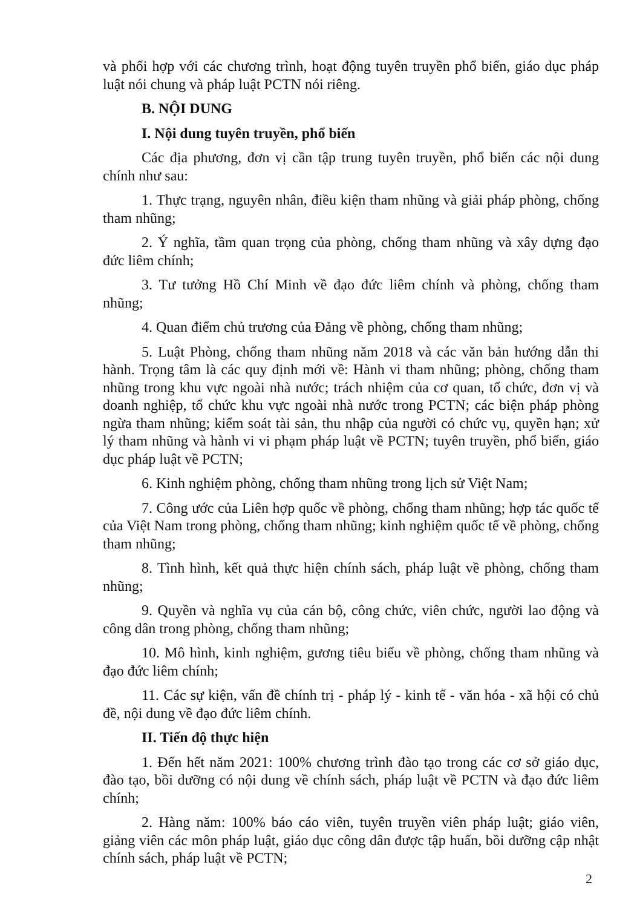và phối hợp với các chương trình, hoạt động tuyên truyền phổ biến, giáo dục pháp luật nói chung và pháp luật PCTN nói riêng.
B. NỘI DUNG
I. Nội dung tuyên truyền, phổ biến
Các địa phương, đơn vị cần tập trung tuyên truyền, phổ biến các nội dung chính như sau:
1. Thực trạng, nguyên nhân, điều kiện tham nhũng và giải pháp phòng, chống tham nhũng;
2. Ý nghĩa, tầm quan trọng của phòng, chống tham nhũng và xây dựng đạo đức liêm chính;
3. Tư tưởng Hồ Chí Minh về đạo đức liêm chính và phòng, chống tham nhũng;
4. Quan điểm chủ trương của Đảng về phòng, chống tham nhũng;
5. Luật Phòng, chống tham nhũng năm 2018 và các văn bản hướng dẫn thi hành. Trọng tâm là các quy định mới về: Hành vi tham nhũng; phòng, chống tham nhũng trong khu vực ngoài nhà nước; trách nhiệm của cơ quan, tổ chức, đơn vị và doanh nghiệp, tổ chức khu vực ngoài nhà nước trong PCTN; các biện pháp phòng ngừa tham nhũng; kiểm soát tài sản, thu nhập của người có chức vụ, quyền hạn; xử lý tham nhũng và hành vi vi phạm pháp luật về PCTN; tuyên truyền, phổ biến, giáo dục pháp luật về PCTN;
6. Kinh nghiệm phòng, chống tham nhũng trong lịch sử Việt Nam;
7. Công ước của Liên hợp quốc về phòng, chống tham nhũng; hợp tác quốc tế của Việt Nam trong phòng, chống tham nhũng; kinh nghiệm quốc tế về phòng, chống tham nhũng;
8. Tình hình, kết quả thực hiện chính sách, pháp luật về phòng, chống tham nhũng;
9. Quyền và nghĩa vụ của cán bộ, công chức, viên chức, người lao động và công dân trong phòng, chống tham nhũng;
10. Mô hình, kinh nghiệm, gương tiêu biểu về phòng, chống tham nhũng và đạo đức liêm chính;
11. Các sự kiện, vấn đề chính trị - pháp lý - kinh tế - văn hóa - xã hội có chủ đề, nội dung về đạo đức liêm chính.
II. Tiến độ thực hiện
1. Đến hết năm 2021: 100% chương trình đào tạo trong các cơ sở giáo dục, đào tạo, bồi dưỡng có nội dung về chính sách, pháp luật về PCTN và đạo đức liêm chính;
2. Hàng năm: 100% báo cáo viên, tuyên truyền viên pháp luật; giáo viên, giảng viên các môn pháp luật, giáo dục công dân được tập huấn, bồi dưỡng cập nhật chính sách, pháp luật về PCTN;
2